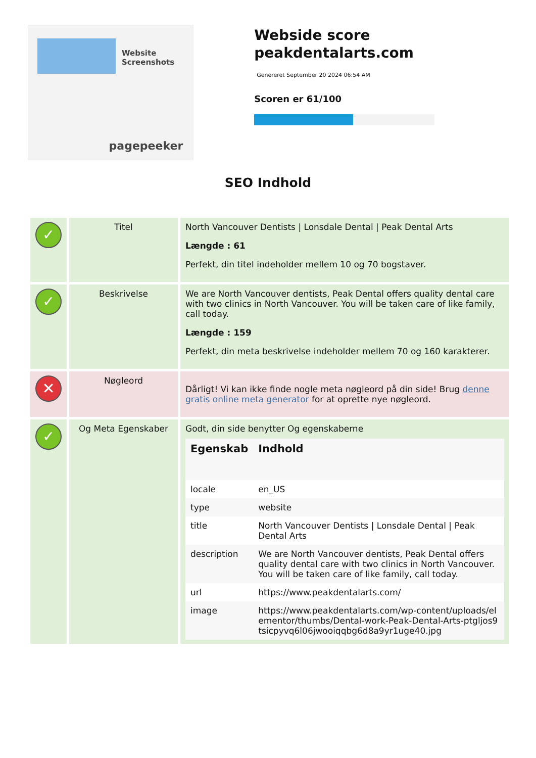Website Screenshots
pagepeeker
Webside score peakdentalarts.com
Genereret September 20 2024 06:54 AM
Scoren er 61/100
SEO Indhold
| ✓ | Titel | North Vancouver Dentists / Lonsdale Dental / Peak Dental Arts Længde : 61 Perfekt, din titel indeholder mellem 10 og 70 bogstaver. |
| ✓ | Beskrivelse | We are North Vancouver dentists, Peak Dental offers quality dental care with two clinics in North Vancouver. You will be taken care of like family, call today. Længde : 159 Perfekt, din meta beskrivelse indeholder mellem 70 og 160 karakterer. |
| ✕ | Nøgleord | Dårligt! Vi kan ikke finde nogle meta nøgleord på din side! Brug denne gratis online meta generator for at oprette nye nøgleord. |
| ✓ | Og Meta Egenskaber | Godt, din side benytter Og egenskaberne / Egenskab / Indhold / / --- / --- / / locale / en_US / / type / website / / title / North Vancouver Dentists / Lonsdale Dental / Peak Dental Arts / / description / We are North Vancouver dentists, Peak Dental offers quality dental care with two clinics in North Vancouver. You will be taken care of like family, call today. / / url / https://www.peakdentalarts.com/ / / image / https://www.peakdentalarts.com/wp-content/uploads/elementor/thumbs/Dental-work-Peak-Dental-Arts-ptgljos9tsicpyvq6l06jwooiqqbg6d8a9yr1uge40.jpg / |